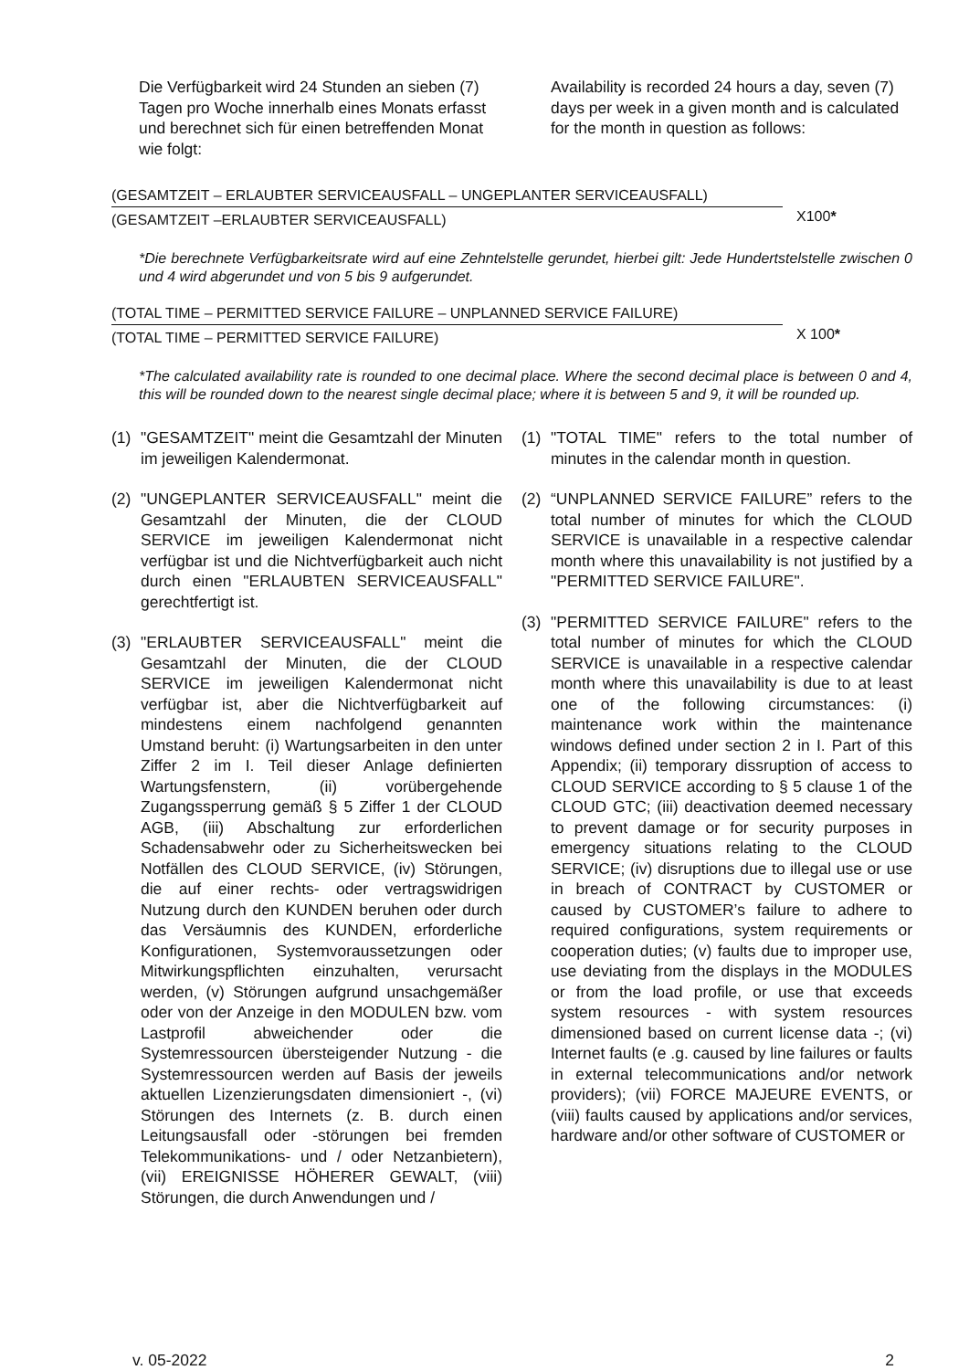Die Verfügbarkeit wird 24 Stunden an sieben (7) Tagen pro Woche innerhalb eines Monats erfasst und berechnet sich für einen betreffenden Monat wie folgt:
Availability is recorded 24 hours a day, seven (7) days per week in a given month and is calculated for the month in question as follows:
(GESAMTZEIT – ERLAUBTER SERVICEAUSFALL – UNGEPLANTER SERVICEAUSFALL)
(GESAMTZEIT –ERLAUBTER SERVICEAUSFALL)
X100*
*Die berechnete Verfügbarkeitsrate wird auf eine Zehntelstelle gerundet, hierbei gilt: Jede Hundertstelstelle zwischen 0 und 4 wird abgerundet und von 5 bis 9 aufgerundet.
(TOTAL TIME – PERMITTED SERVICE FAILURE – UNPLANNED SERVICE FAILURE)
(TOTAL TIME – PERMITTED SERVICE FAILURE)
X 100*
*The calculated availability rate is rounded to one decimal place. Where the second decimal place is between 0 and 4, this will be rounded down to the nearest single decimal place; where it is between 5 and 9, it will be rounded up.
(1) "GESAMTZEIT" meint die Gesamtzahl der Minuten im jeweiligen Kalendermonat.
(2) "UNGEPLANTER SERVICEAUSFALL" meint die Gesamtzahl der Minuten, die der CLOUD SERVICE im jeweiligen Kalendermonat nicht verfügbar ist und die Nichtverfügbarkeit auch nicht durch einen "ERLAUBTEN SERVICEAUSFALL" gerechtfertigt ist.
(3) "ERLAUBTER SERVICEAUSFALL" meint die Gesamtzahl der Minuten, die der CLOUD SERVICE im jeweiligen Kalendermonat nicht verfügbar ist, aber die Nichtverfügbarkeit auf mindestens einem nachfolgend genannten Umstand beruht: (i) Wartungsarbeiten in den unter Ziffer 2 im I. Teil dieser Anlage definierten Wartungsfenstern, (ii) vorübergehende Zugangssperrung gemäß § 5 Ziffer 1 der CLOUD AGB, (iii) Abschaltung zur erforderlichen Schadensabwehr oder zu Sicherheitswecken bei Notfällen des CLOUD SERVICE, (iv) Störungen, die auf einer rechts- oder vertragswidrigen Nutzung durch den KUNDEN beruhen oder durch das Versäumnis des KUNDEN, erforderliche Konfigurationen, Systemvoraussetzungen oder Mitwirkungspflichten einzuhalten, verursacht werden, (v) Störungen aufgrund unsachgemäßer oder von der Anzeige in den MODULEN bzw. vom Lastprofil abweichender oder die Systemressourcen übersteigender Nutzung - die Systemressourcen werden auf Basis der jeweils aktuellen Lizenzierungsdaten dimensioniert -, (vi) Störungen des Internets (z. B. durch einen Leitungsausfall oder -störungen bei fremden Telekommunikations- und / oder Netzanbietern), (vii) EREIGNISSE HÖHERER GEWALT, (viii) Störungen, die durch Anwendungen und /
(1) "TOTAL TIME" refers to the total number of minutes in the calendar month in question.
(2) “UNPLANNED SERVICE FAILURE” refers to the total number of minutes for which the CLOUD SERVICE is unavailable in a respective calendar month where this unavailability is not justified by a "PERMITTED SERVICE FAILURE".
(3) "PERMITTED SERVICE FAILURE" refers to the total number of minutes for which the CLOUD SERVICE is unavailable in a respective calendar month where this unavailability is due to at least one of the following circumstances: (i) maintenance work within the maintenance windows defined under section 2 in I. Part of this Appendix; (ii) temporary dissruption of access to CLOUD SERVICE according to § 5 clause 1 of the CLOUD GTC; (iii) deactivation deemed necessary to prevent damage or for security purposes in emergency situations relating to the CLOUD SERVICE; (iv) disruptions due to illegal use or use in breach of CONTRACT by CUSTOMER or caused by CUSTOMER’s failure to adhere to required configurations, system requirements or cooperation duties; (v) faults due to improper use, use deviating from the displays in the MODULES or from the load profile, or use that exceeds system resources - with system resources dimensioned based on current license data -; (vi) Internet faults (e .g. caused by line failures or faults in external telecommunications and/or network providers); (vii) FORCE MAJEURE EVENTS, or (viii) faults caused by applications and/or services, hardware and/or other software of CUSTOMER or
v. 05-2022 2